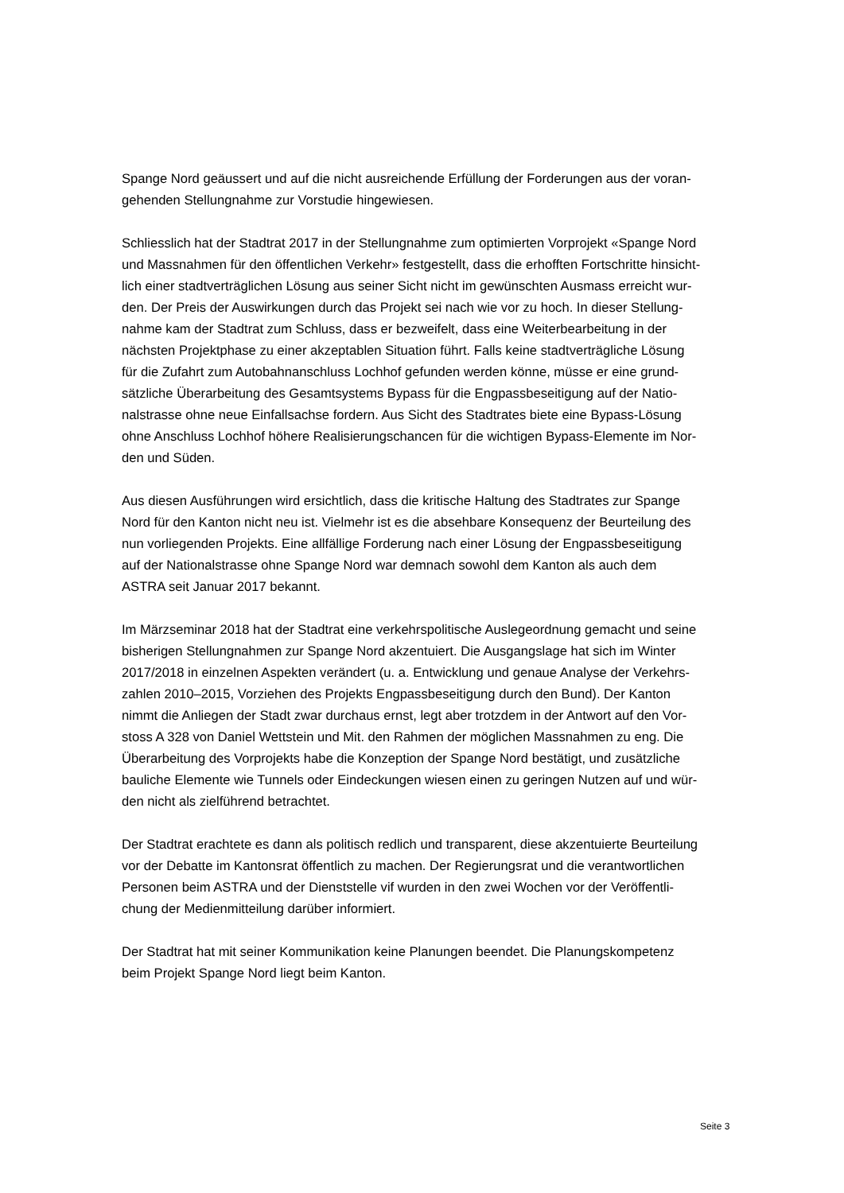Spange Nord geäussert und auf die nicht ausreichende Erfüllung der Forderungen aus der voran-
gehenden Stellungnahme zur Vorstudie hingewiesen.
Schliesslich hat der Stadtrat 2017 in der Stellungnahme zum optimierten Vorprojekt «Spange Nord
und Massnahmen für den öffentlichen Verkehr» festgestellt, dass die erhofften Fortschritte hinsicht-
lich einer stadtverträglichen Lösung aus seiner Sicht nicht im gewünschten Ausmass erreicht wur-
den. Der Preis der Auswirkungen durch das Projekt sei nach wie vor zu hoch. In dieser Stellung-
nahme kam der Stadtrat zum Schluss, dass er bezweifelt, dass eine Weiterbearbeitung in der
nächsten Projektphase zu einer akzeptablen Situation führt. Falls keine stadtverträgliche Lösung
für die Zufahrt zum Autobahnanschluss Lochhof gefunden werden könne, müsse er eine grund-
sätzliche Überarbeitung des Gesamtsystems Bypass für die Engpassbeseitigung auf der Natio-
nalstrasse ohne neue Einfallsachse fordern. Aus Sicht des Stadtrates biete eine Bypass-Lösung
ohne Anschluss Lochhof höhere Realisierungschancen für die wichtigen Bypass-Elemente im Nor-
den und Süden.
Aus diesen Ausführungen wird ersichtlich, dass die kritische Haltung des Stadtrates zur Spange
Nord für den Kanton nicht neu ist. Vielmehr ist es die absehbare Konsequenz der Beurteilung des
nun vorliegenden Projekts. Eine allfällige Forderung nach einer Lösung der Engpassbeseitigung
auf der Nationalstrasse ohne Spange Nord war demnach sowohl dem Kanton als auch dem
ASTRA seit Januar 2017 bekannt.
Im Märzseminar 2018 hat der Stadtrat eine verkehrspolitische Auslegeordnung gemacht und seine
bisherigen Stellungnahmen zur Spange Nord akzentuiert. Die Ausgangslage hat sich im Winter
2017/2018 in einzelnen Aspekten verändert (u. a. Entwicklung und genaue Analyse der Verkehrs-
zahlen 2010–2015, Vorziehen des Projekts Engpassbeseitigung durch den Bund). Der Kanton
nimmt die Anliegen der Stadt zwar durchaus ernst, legt aber trotzdem in der Antwort auf den Vor-
stoss A 328 von Daniel Wettstein und Mit. den Rahmen der möglichen Massnahmen zu eng. Die
Überarbeitung des Vorprojekts habe die Konzeption der Spange Nord bestätigt, und zusätzliche
bauliche Elemente wie Tunnels oder Eindeckungen wiesen einen zu geringen Nutzen auf und wür-
den nicht als zielführend betrachtet.
Der Stadtrat erachtete es dann als politisch redlich und transparent, diese akzentuierte Beurteilung
vor der Debatte im Kantonsrat öffentlich zu machen. Der Regierungsrat und die verantwortlichen
Personen beim ASTRA und der Dienststelle vif wurden in den zwei Wochen vor der Veröffentli-
chung der Medienmitteilung darüber informiert.
Der Stadtrat hat mit seiner Kommunikation keine Planungen beendet. Die Planungskompetenz
beim Projekt Spange Nord liegt beim Kanton.
Seite 3